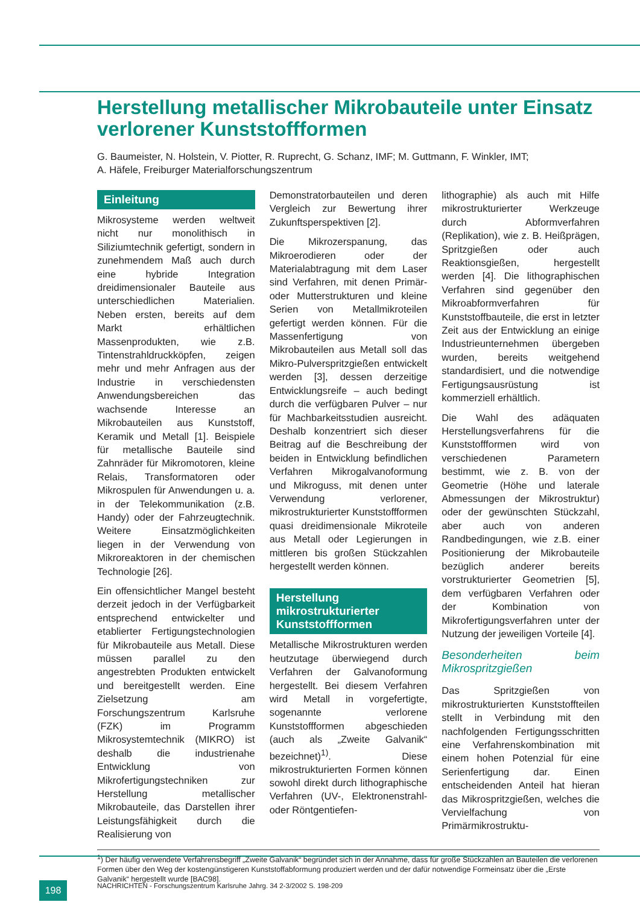Herstellung metallischer Mikrobauteile unter Einsatz verlorener Kunststoffformen
G. Baumeister, N. Holstein, V. Piotter, R. Ruprecht, G. Schanz, IMF; M. Guttmann, F. Winkler, IMT;
A. Häfele, Freiburger Materialforschungszentrum
Einleitung
Mikrosysteme werden weltweit nicht nur monolithisch in Siliziumtechnik gefertigt, sondern in zunehmendem Maß auch durch eine hybride Integration dreidimensionaler Bauteile aus unterschiedlichen Materialien. Neben ersten, bereits auf dem Markt erhältlichen Massenprodukten, wie z.B. Tintenstrahldruckköpfen, zeigen mehr und mehr Anfragen aus der Industrie in verschiedensten Anwendungsbereichen das wachsende Interesse an Mikrobauteilen aus Kunststoff, Keramik und Metall [1]. Beispiele für metallische Bauteile sind Zahnräder für Mikromotoren, kleine Relais, Transformatoren oder Mikrospulen für Anwendungen u. a. in der Telekommunikation (z.B. Handy) oder der Fahrzeugtechnik. Weitere Einsatzmöglichkeiten liegen in der Verwendung von Mikroreaktoren in der chemischen Technologie [26].
Ein offensichtlicher Mangel besteht derzeit jedoch in der Verfügbarkeit entsprechend entwickelter und etablierter Fertigungstechnologien für Mikrobauteile aus Metall. Diese müssen parallel zu den angestrebten Produkten entwickelt und bereitgestellt werden. Eine Zielsetzung am Forschungszentrum Karlsruhe (FZK) im Programm Mikrosystemtechnik (MIKRO) ist deshalb die industrienahe Entwicklung von Mikrofertigungstechniken zur Herstellung metallischer Mikrobauteile, das Darstellen ihrer Leistungsfähigkeit durch die Realisierung von
Demonstratorbauteilen und deren Vergleich zur Bewertung ihrer Zukunftsperspektiven [2].
Die Mikrozerspanung, das Mikroerodieren oder der Materialabtragung mit dem Laser sind Verfahren, mit denen Primär- oder Mutterstrukturen und kleine Serien von Metallmikroteilen gefertigt werden können. Für die Massenfertigung von Mikrobauteilen aus Metall soll das Mikro-Pulverspritzgießen entwickelt werden [3], dessen derzeitige Entwicklungsreife – auch bedingt durch die verfügbaren Pulver – nur für Machbarkeitsstudien ausreicht. Deshalb konzentriert sich dieser Beitrag auf die Beschreibung der beiden in Entwicklung befindlichen Verfahren Mikrogalvanoformung und Mikroguss, mit denen unter Verwendung verlorener, mikrostrukturierter Kunststoffformen quasi dreidimensionale Mikroteile aus Metall oder Legierungen in mittleren bis großen Stückzahlen hergestellt werden können.
Herstellung mikrostrukturierter Kunststoffformen
Metallische Mikrostrukturen werden heutzutage überwiegend durch Verfahren der Galvanoformung hergestellt. Bei diesem Verfahren wird Metall in vorgefertigte, sogenannte verlorene Kunststoffformen abgeschieden (auch als „Zweite Galvanik“ bezeichnet)<sup>1)</sup>. Diese mikrostrukturierten Formen können sowohl direkt durch lithographische Verfahren (UV-, Elektronenstrahl- oder Röntgentiefen-
lithographie) als auch mit Hilfe mikrostrukturierter Werkzeuge durch Abformverfahren (Replikation), wie z. B. Heißprägen, Spritzgießen oder auch Reaktionsgießen, hergestellt werden [4]. Die lithographischen Verfahren sind gegenüber den Mikroabformverfahren für Kunststoffbauteile, die erst in letzter Zeit aus der Entwicklung an einige Industrieunternehmen übergeben wurden, bereits weitgehend standardisiert, und die notwendige Fertigungsausrüstung ist kommerziell erhältlich.
Die Wahl des adäquaten Herstellungsverfahrens für die Kunststoffformen wird von verschiedenen Parametern bestimmt, wie z. B. von der Geometrie (Höhe und laterale Abmessungen der Mikrostruktur) oder der gewünschten Stückzahl, aber auch von anderen Randbedingungen, wie z.B. einer Positionierung der Mikrobauteile bezüglich anderer bereits vorstrukturierter Geometrien [5], dem verfügbaren Verfahren oder der Kombination von Mikrofertigungsverfahren unter der Nutzung der jeweiligen Vorteile [4].
Besonderheiten beim Mikrospritzgießen
Das Spritzgießen von mikrostrukturierten Kunststoffteilen stellt in Verbindung mit den nachfolgenden Fertigungsschritten eine Verfahrenskombination mit einem hohen Potenzial für eine Serienfertigung dar. Einen entscheidenden Anteil hat hieran das Mikrospritzgießen, welches die Vervielfachung von Primärmikrostruktu-
<sup>1</sup>) Der häufig verwendete Verfahrensbegriff „Zweite Galvanik“ begründet sich in der Annahme, dass für große Stückzahlen an Bauteilen die verlorenen Formen über den Weg der kostengünstigeren Kunststoffabformung produziert werden und der dafür notwendige Formeinsatz über die „Erste Galvanik“ hergestellt wurde [BAC98].
198
NACHRICHTEN - Forschungszentrum Karlsruhe Jahrg. 34 2-3/2002 S. 198-209